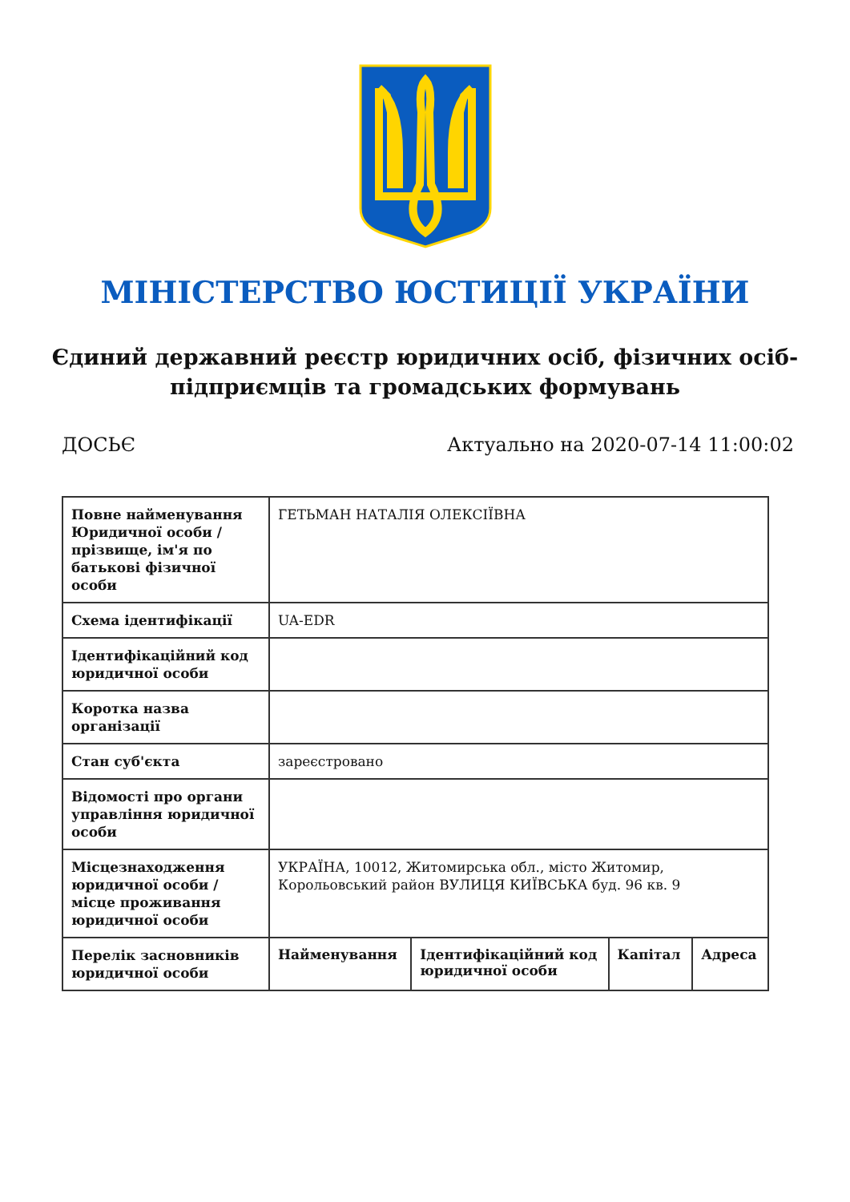МІНІСТЕРСТВО ЮСТИЦІЇ УКРАЇНИ
Єдиний державний реєстр юридичних осіб, фізичних осіб-підприємців та громадських формувань
ДОСЬЄ Актуально на 2020-07-14 11:00:02
| Повне найменування Юридичної особи / прізвище, ім'я по батькові фізичної особи | ГЕТЬМАН НАТАЛІЯ ОЛЕКСІЇВНА | | | |
| Схема ідентифікації | UA-EDR | | | |
| Ідентифікаційний код юридичної особи | | | | |
| Коротка назва організації | | | | |
| Стан суб'єкта | зареєстровано | | | |
| Відомості про органи управління юридичної особи | | | | |
| Місцезнаходження юридичної особи / місце проживання юридичної особи | УКРАЇНА, 10012, Житомирська обл., місто Житомир, Корольовський район ВУЛИЦЯ КИЇВСЬКА буд. 96 кв. 9 | | | |
| Перелік засновників юридичної особи | Найменування | Ідентифікаційний код юридичної особи | Капітал | Адреса |